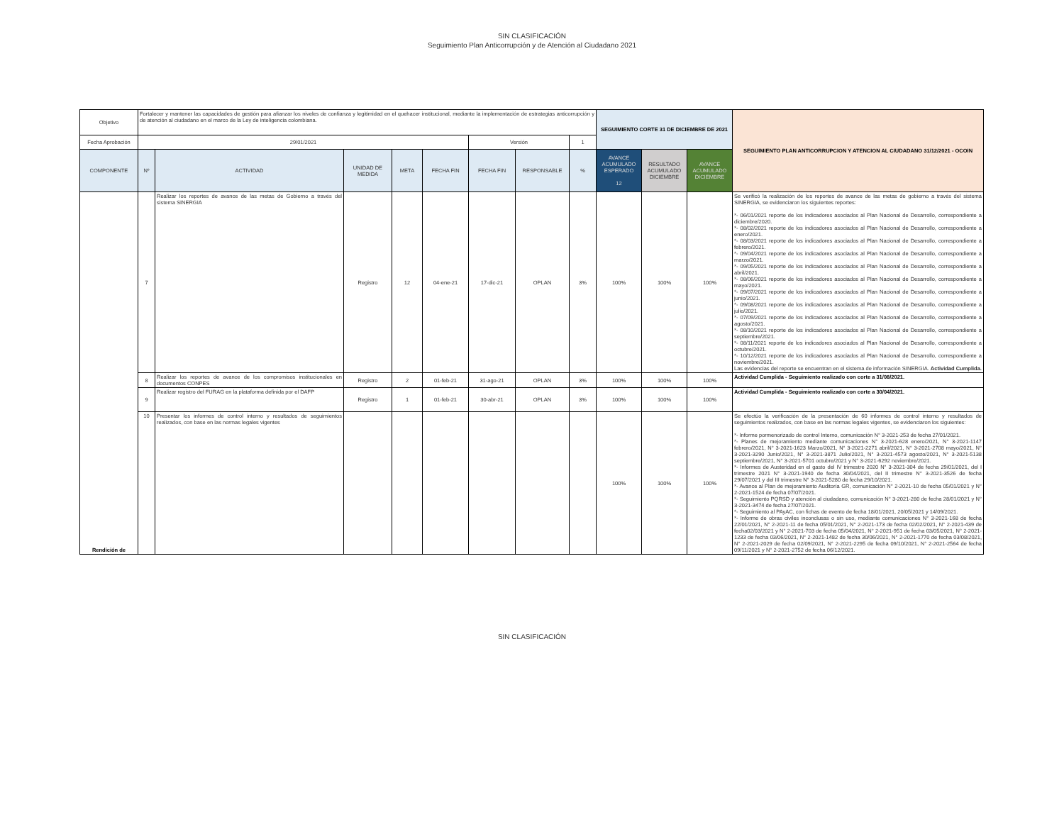SIN CLASIFICACIÓN
Seguimiento Plan Anticorrupción y de Atención al Ciudadano 2021
| Objetivo | Fortalecer y mantener las capacidades de gestión para afianzar los niveles de confianza y legitimidad en el quehacer institucional, mediante la implementación de estrategias anticorrupción y de atención al ciudadano en el marco de la Ley de inteligencia colombiana. | | | | | | | | SEGUIMIENTO CORTE 31 DE DICIEMBRE DE 2021 | | | SEGUIMIENTO PLAN ANTICORRUPCION Y ATENCION AL CIUDADANO 31/12/2021 - OCOIN |
| Fecha Aprobación | 29/01/2021 | | | | | Versión | | 1 | | | | |
| COMPONENTE | Nº | ACTIVIDAD | UNIDAD DE MEDIDA | META | FECHA FIN | FECHA FIN | RESPONSABLE | % | AVANCE ACUMULADO ESPERADO 12 | RESULTADO ACUMULADO DICIEMBRE | AVANCE ACUMULADO DICIEMBRE | |
| Rendición de | 7 | Realizar los reportes de avance de las metas de Gobierno a través del sistema SINERGIA | Registro | 12 | 04-ene-21 | 17-dic-21 | OPLAN | 3% | 100% | 100% | 100% | Se verificó la realización de los reportes de avance de las metas de gobierno a través del sistema SINERGIA, se evidenciaron los siguientes reportes: *- 06/01/2021 reporte de los indicadores asociados al Plan Nacional de Desarrollo, correspondiente a diciembre/2020. *- 08/02/2021 reporte de los indicadores asociados al Plan Nacional de Desarrollo, correspondiente a enero/2021. *- 08/03/2021 reporte de los indicadores asociados al Plan Nacional de Desarrollo, correspondiente a febrero/2021. *- 09/04/2021 reporte de los indicadores asociados al Plan Nacional de Desarrollo, correspondiente a marzo/2021. *- 09/05/2021 reporte de los indicadores asociados al Plan Nacional de Desarrollo, correspondiente a abril/2021. *- 08/06/2021 reporte de los indicadores asociados al Plan Nacional de Desarrollo, correspondiente a mayo/2021. *- 09/07/2021 reporte de los indicadores asociados al Plan Nacional de Desarrollo, correspondiente a junio/2021. *- 09/08/2021 reporte de los indicadores asociados al Plan Nacional de Desarrollo, correspondiente a julio/2021. *- 07/09/2021 reporte de los indicadores asociados al Plan Nacional de Desarrollo, correspondiente a agosto/2021. *- 08/10/2021 reporte de los indicadores asociados al Plan Nacional de Desarrollo, correspondiente a septiembre/2021. *- 08/11/2021 reporte de los indicadores asociados al Plan Nacional de Desarrollo, correspondiente a octubre/2021. *- 10/12/2021 reporte de los indicadores asociados al Plan Nacional de Desarrollo, correspondiente a noviembre/2021. Las evidencias del reporte se encuentran en el sistema de información SINERGIA. Actividad Cumplida. |
| | 8 | Realizar los reportes de avance de los compromisos institucionales en documentos CONPES | Registro | 2 | 01-feb-21 | 31-ago-21 | OPLAN | 3% | 100% | 100% | 100% | Actividad Cumplida - Seguimiento realizado con corte a 31/08/2021. |
| | 9 | Realizar registro del FURAG en la plataforma definida por el DAFP | Registro | 1 | 01-feb-21 | 30-abr-21 | OPLAN | 3% | 100% | 100% | 100% | Actividad Cumplida - Seguimiento realizado con corte a 30/04/2021. |
| | 10 | Presentar los informes de control interno y resultados de seguimientos realizados, con base en las normas legales vigentes | | | | | | | 100% | 100% | 100% | Se efectúo la verificación de la presentación de 60 informes de control interno y resultados de seguimientos realizados, con base en las normas legales vigentes, se evidenciaron los siguientes: *- Informe pormenorizado de control Interno, comunicación N° 3-2021-253 de fecha 27/01/2021. *- Planes de mejoramiento mediante comunicaciones N° 3-2021-628 enero/2021, N° 3-2021-1147 febrero/2021, N° 3-2021-1623 Marzo/2021, N° 3-2021-2271 abril/2021, N° 3-2021-2708 mayo/2021, N° 3-2021-3290 Junio/2021, N° 3-2021-3871 Julio/2021, N° 3-2021-4573 agosto/2021, N° 3-2021-5138 septiembre/2021, N° 3-2021-5701 octubre/2021 y N° 3-2021-6292 noviembre/2021. *- Informes de Austeridad en el gasto del IV trimestre 2020 N° 3-2021-304 de fecha 29/01/2021, del I trimestre 2021 N° 3-2021-1940 de fecha 30/04/2021, del II trimestre N° 3-2021-3526 de fecha 29/07/2021 y del III trimestre N° 3-2021-5280 de fecha 29/10/2021. *- Avance al Plan de mejoramiento Auditoría GR, comunicación N° 2-2021-10 de fecha 05/01/2021 y N° 2-2021-1524 de fecha 07/07/2021. *- Seguimiento PQRSD y atención al ciudadano, comunicación N° 3-2021-280 de fecha 28/01/2021 y N° 3-2021-3474 de fecha 27/07/2021. *- Seguimiento al PAyAC, con fichas de evento de fecha 18/01/2021, 20/05/2021 y 14/09/2021. *- Informe de obras civiles inconclusas o sin uso, mediante comunicaciones N° 3-2021-168 de fecha 22/01/2021, N° 2-2021-11 de fecha 05/01/2021, N° 2-2021-173 de fecha 02/02/2021, N° 2-2021-439 de fecha02/03/2021 y N° 2-2021-703 de fecha 05/04/2021, N° 2-2021-951 de fecha 03/05/2021, N° 2-2021-1233 de fecha 03/06/2021, N° 2-2021-1482 de fecha 30/06/2021, N° 2-2021-1770 de fecha 03/08/2021, N° 2-2021-2029 de fecha 02/09/2021, N° 2-2021-2295 de fecha 09/10/2021, N° 2-2021-2564 de fecha 09/11/2021 y N° 2-2021-2752 de fecha 06/12/2021. |
SIN CLASIFICACIÓN